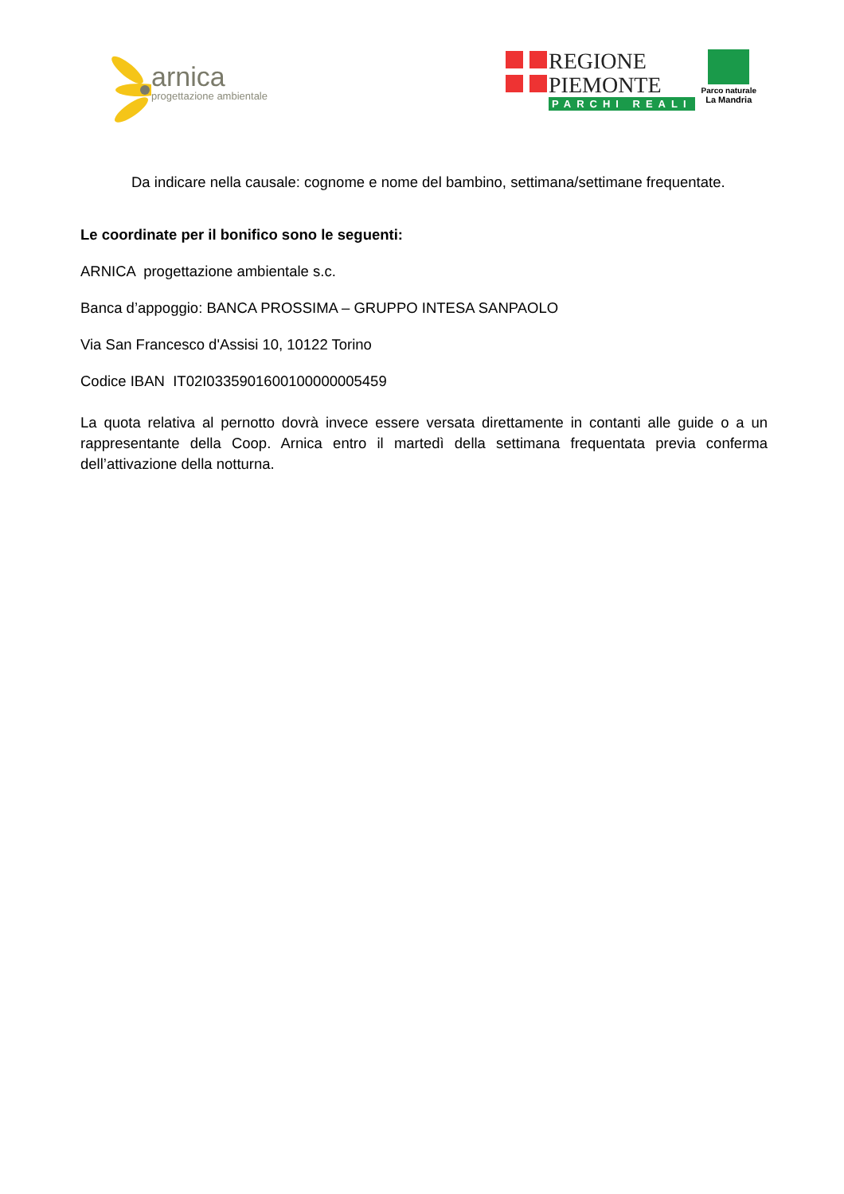arnica
progettazione ambientale
REGIONE
PIEMONTE
PARCHI REALI
Parco naturale
La Mandria
Da indicare nella causale: cognome e nome del bambino, settimana/settimane frequentate.
Le coordinate per il bonifico sono le seguenti:
ARNICA progettazione ambientale s.c.
Banca d’appoggio: BANCA PROSSIMA – GRUPPO INTESA SANPAOLO
Via San Francesco d'Assisi 10, 10122 Torino
Codice IBAN IT02I0335901600100000005459
La quota relativa al pernotto dovrà invece essere versata direttamente in contanti alle guide o a un rappresentante della Coop. Arnica entro il martedì della settimana frequentata previa conferma dell’attivazione della notturna.